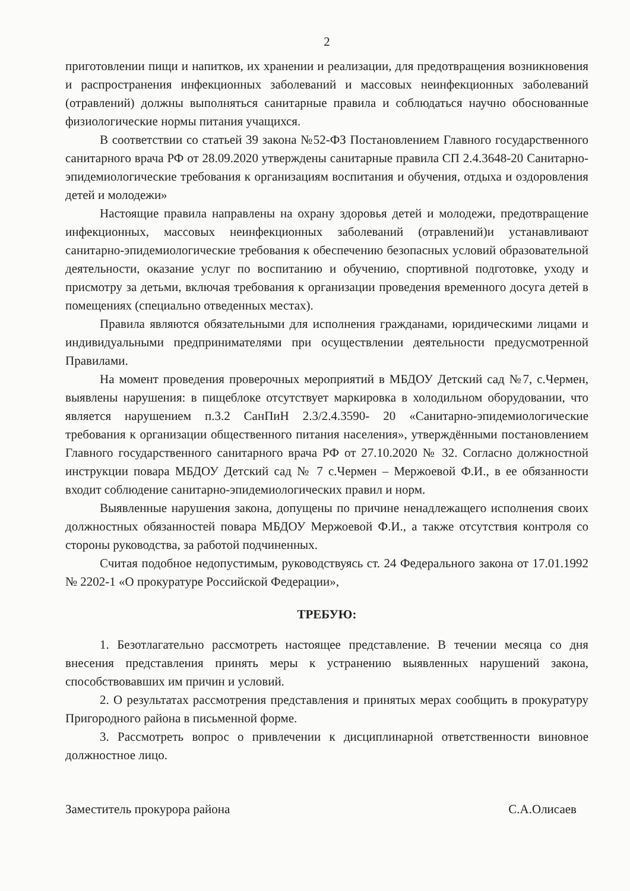2
приготовлении пищи и напитков, их хранении и реализации, для предотвращения возникновения и распространения инфекционных заболеваний и массовых неинфекционных заболеваний (отравлений) должны выполняться санитарные правила и соблюдаться научно обоснованные физиологические нормы питания учащихся.
В соответствии со статьей 39 закона №52-ФЗ Постановлением Главного государственного санитарного врача РФ от 28.09.2020 утверждены санитарные правила СП 2.4.3648-20 Санитарно-эпидемиологические требования к организациям воспитания и обучения, отдыха и оздоровления детей и молодежи»
Настоящие правила направлены на охрану здоровья детей и молодежи, предотвращение инфекционных, массовых неинфекционных заболеваний (отравлений)и устанавливают санитарно-эпидемиологические требования к обеспечению безопасных условий образовательной деятельности, оказание услуг по воспитанию и обучению, спортивной подготовке, уходу и присмотру за детьми, включая требования к организации проведения временного досуга детей в помещениях (специально отведенных местах).
Правила являются обязательными для исполнения гражданами, юридическими лицами и индивидуальными предпринимателями при осуществлении деятельности предусмотренной Правилами.
На момент проведения проверочных мероприятий в МБДОУ Детский сад №7, с.Чермен, выявлены нарушения: в пищеблоке отсутствует маркировка в холодильном оборудовании, что является нарушением п.3.2 СанПиН 2.3/2.4.3590- 20 «Санитарно-эпидемиологические требования к организации общественного питания населения», утверждёнными постановлением Главного государственного санитарного врача РФ от 27.10.2020 № 32. Согласно должностной инструкции повара МБДОУ Детский сад № 7 с.Чермен – Мержоевой Ф.И., в ее обязанности входит соблюдение санитарно-эпидемиологических правил и норм.
Выявленные нарушения закона, допущены по причине ненадлежащего исполнения своих должностных обязанностей повара МБДОУ Мержоевой Ф.И., а также отсутствия контроля со стороны руководства, за работой подчиненных.
Считая подобное недопустимым, руководствуясь ст. 24 Федерального закона от 17.01.1992 № 2202-1 «О прокуратуре Российской Федерации»,
ТРЕБУЮ:
1. Безотлагательно рассмотреть настоящее представление. В течении месяца со дня внесения представления принять меры к устранению выявленных нарушений закона, способствовавших им причин и условий.
2. О результатах рассмотрения представления и принятых мерах сообщить в прокуратуру Пригородного района в письменной форме.
3. Рассмотреть вопрос о привлечении к дисциплинарной ответственности виновное должностное лицо.
Заместитель прокурора района С.А.Олисаев